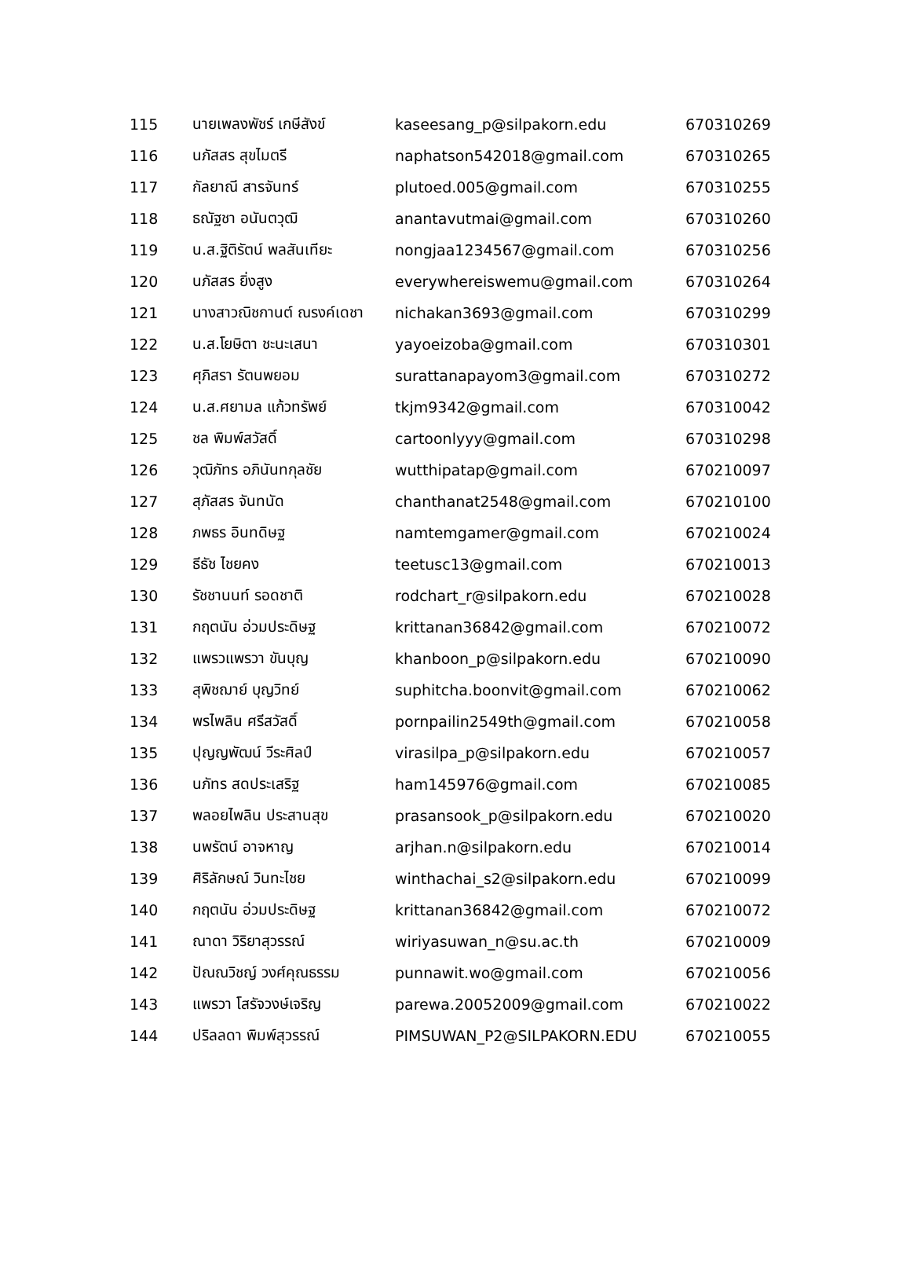| 115 | นายเพลงพัชร์ เกษีสังข์ | kaseesang_p@silpakorn.edu | 670310269 |
| 116 | นภัสสร สุขไมตรี | naphatson542018@gmail.com | 670310265 |
| 117 | กัลยาณี สารจันทร์ | plutoed.005@gmail.com | 670310255 |
| 118 | ธณัฐชา อนันตวุฒิ | anantavutmai@gmail.com | 670310260 |
| 119 | น.ส.ฐิติรัตน์ พลสันเทียะ | nongjaa1234567@gmail.com | 670310256 |
| 120 | นภัสสร ยิ่งสูง | everywhereiswemu@gmail.com | 670310264 |
| 121 | นางสาวณิชกานต์ ณรงค์เดชา | nichakan3693@gmail.com | 670310299 |
| 122 | น.ส.โยษิตา ชะนะเสนา | yayoeizoba@gmail.com | 670310301 |
| 123 | ศุภิสรา รัตนพยอม | surattanapayom3@gmail.com | 670310272 |
| 124 | น.ส.ศยามล แก้วทรัพย์ | tkjm9342@gmail.com | 670310042 |
| 125 | ชล พิมพ์สวัสดิ์ | cartoonlyyy@gmail.com | 670310298 |
| 126 | วุฒิภัทร อภินันทกุลชัย | wutthipatap@gmail.com | 670210097 |
| 127 | สุภัสสร จันทนัด | chanthanat2548@gmail.com | 670210100 |
| 128 | ภพธร อินทดิษฐ | namtemgamer@gmail.com | 670210024 |
| 129 | ธีธัช ไชยคง | teetusc13@gmail.com | 670210013 |
| 130 | รัชชานนท์ รอดชาติ | rodchart_r@silpakorn.edu | 670210028 |
| 131 | กฤตนัน อ่วมประดิษฐ | krittanan36842@gmail.com | 670210072 |
| 132 | แพรวแพรวา ขันบุญ | khanboon_p@silpakorn.edu | 670210090 |
| 133 | สุพิชฌาย์ บุญวิทย์ | suphitcha.boonvit@gmail.com | 670210062 |
| 134 | พรไพลิน ศรีสวัสดิ์ | pornpailin2549th@gmail.com | 670210058 |
| 135 | ปุญญพัฒน์ วีระศิลป์ | virasilpa_p@silpakorn.edu | 670210057 |
| 136 | นภัทร สดประเสริฐ | ham145976@gmail.com | 670210085 |
| 137 | พลอยไพลิน ประสานสุข | prasansook_p@silpakorn.edu | 670210020 |
| 138 | นพรัตน์ อาจหาญ | arjhan.n@silpakorn.edu | 670210014 |
| 139 | ศิริลักษณ์ วินทะไชย | winthachai_s2@silpakorn.edu | 670210099 |
| 140 | กฤตนัน อ่วมประดิษฐ | krittanan36842@gmail.com | 670210072 |
| 141 | ณาดา วิริยาสุวรรณ์ | wiriyasuwan_n@su.ac.th | 670210009 |
| 142 | ปัณณวิชญ์ วงศ์คุณธรรม | punnawit.wo@gmail.com | 670210056 |
| 143 | แพรวา โสรัจวงษ์เจริญ | parewa.20052009@gmail.com | 670210022 |
| 144 | ปริลลดา พิมพ์สุวรรณ์ | PIMSUWAN_P2@SILPAKORN.EDU | 670210055 |